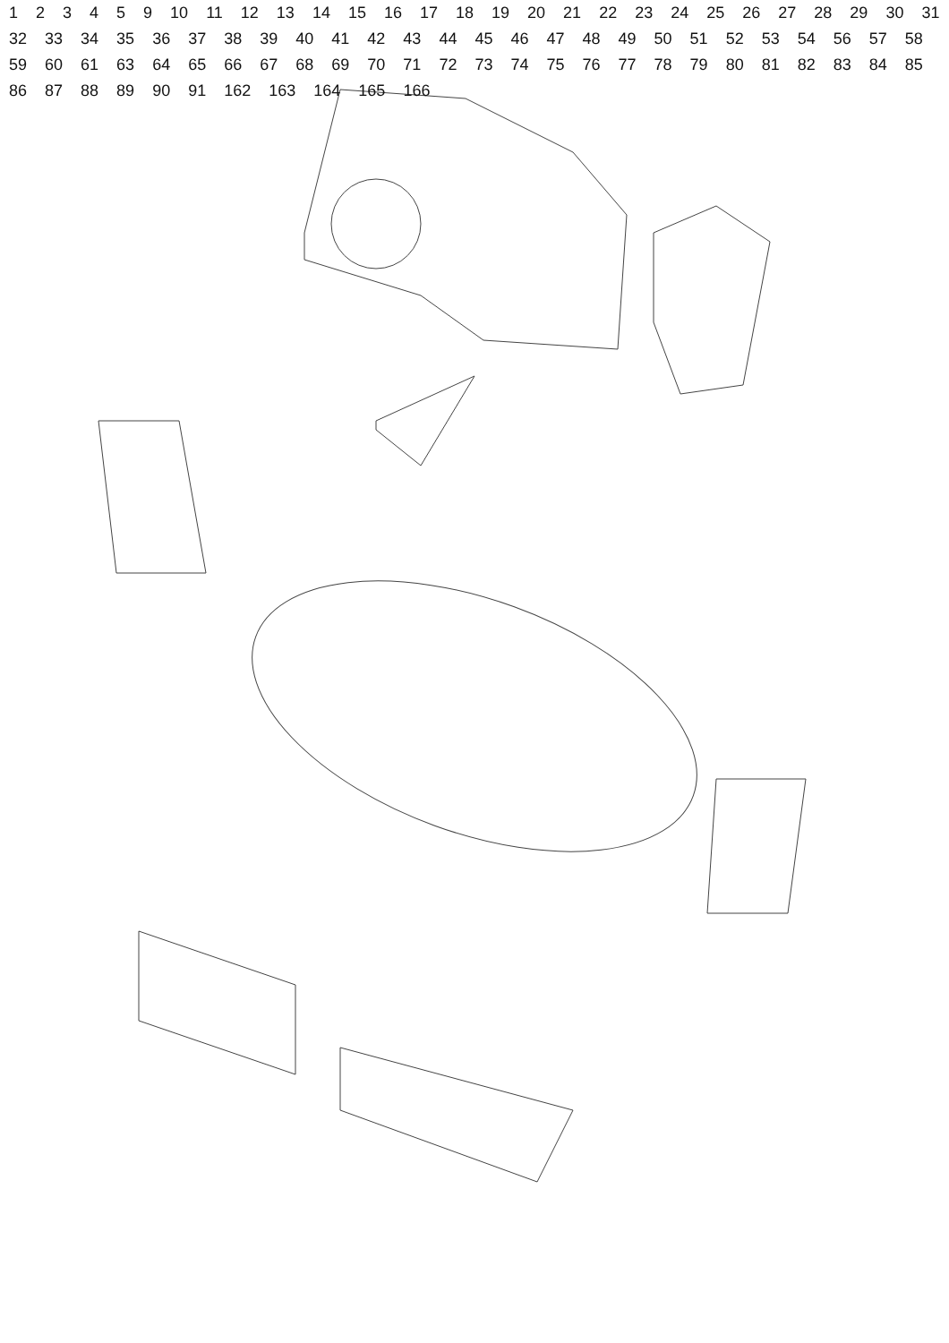123459 10 11 12 13 14 15 16 17 18 19 20 21 22 23 24 25 26 27 28 29 30 31 32 33 34 35 36 37 38 39 40 41 42 43 44 45 46 47 48 49 50 51 52 53 54 56 57 58 59 60 61 63 64 65 66 67 68 69 70 71 72 73 74 75 76 77 78 79 80 81 82 83 84 85 86 87 88 89 90 91 162 163 164 165 166